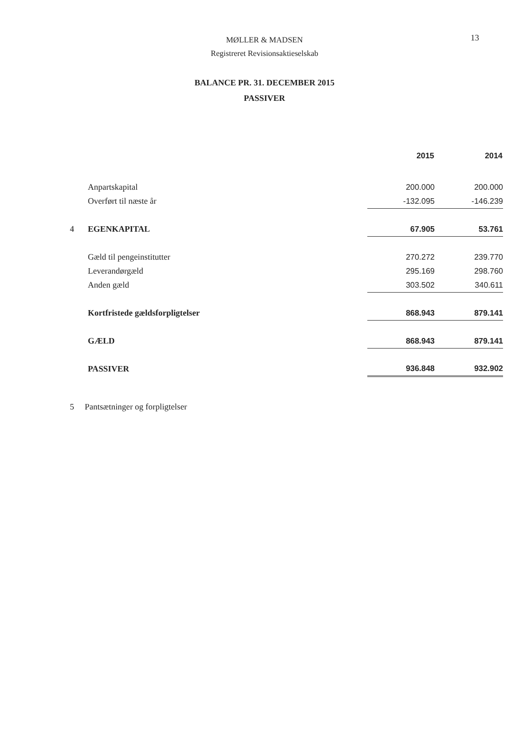13
MØLLER & MADSEN
Registreret Revisionsaktieselskab
BALANCE PR. 31. DECEMBER 2015
PASSIVER
| | | 2015 | 2014 |
| --- | --- | --- | --- |
| | Anpartskapital | 200.000 | 200.000 |
| | Overført til næste år | -132.095 | -146.239 |
| 4 | EGENKAPITAL | 67.905 | 53.761 |
| | Gæld til pengeinstitutter | 270.272 | 239.770 |
| | Leverandørgæld | 295.169 | 298.760 |
| | Anden gæld | 303.502 | 340.611 |
| | Kortfristede gældsforpligtelser | 868.943 | 879.141 |
| | GÆLD | 868.943 | 879.141 |
| | PASSIVER | 936.848 | 932.902 |
5 Pantsætninger og forpligtelser